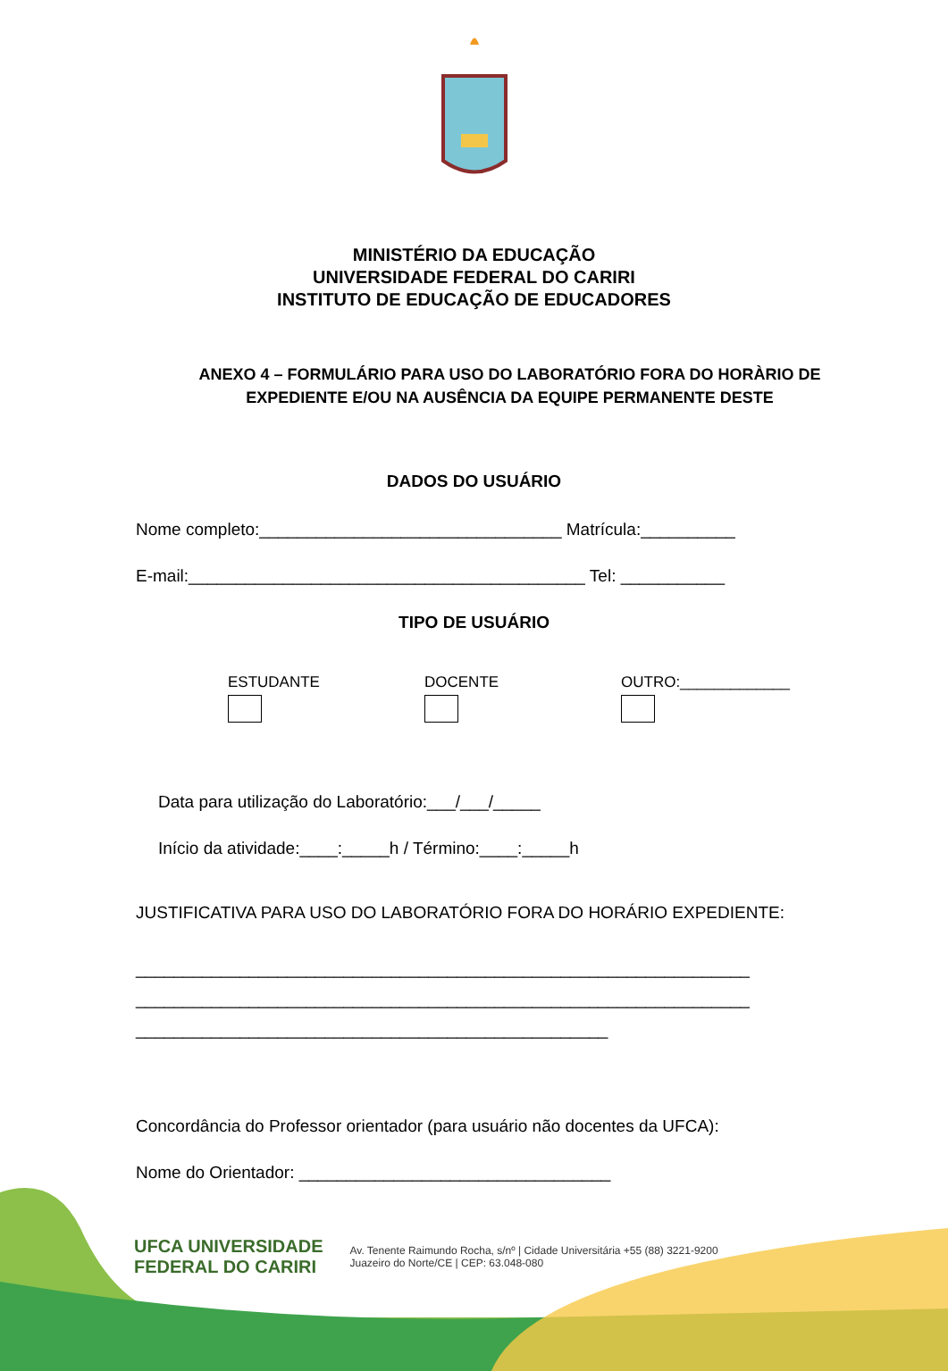MINISTÉRIO DA EDUCAÇÃO
UNIVERSIDADE FEDERAL DO CARIRI
INSTITUTO DE EDUCAÇÃO DE EDUCADORES
ANEXO 4 – FORMULÁRIO PARA USO DO LABORATÓRIO FORA DO HORÀRIO DE EXPEDIENTE E/OU NA AUSÊNCIA DA EQUIPE PERMANENTE DESTE
DADOS DO USUÁRIO
Nome completo:________________________________ Matrícula:__________
E-mail:__________________________________________ Tel: ___________
TIPO DE USUÁRIO
ESTUDANTE DOCENTE OUTRO:_____________
Data para utilização do Laboratório:___/___/_____
Início da atividade:____:_____h / Término:____:_____h
JUSTIFICATIVA PARA USO DO LABORATÓRIO FORA DO HORÁRIO EXPEDIENTE:
_________________________________________________________________
_________________________________________________________________
__________________________________________________
Concordância do Professor orientador (para usuário não docentes da UFCA):
Nome do Orientador: _________________________________
UFCA UNIVERSIDADE
FEDERAL DO CARIRI Av. Tenente Raimundo Rocha, s/nº | Cidade Universitária +55 (88) 3221-9200
Juazeiro do Norte/CE | CEP: 63.048-080